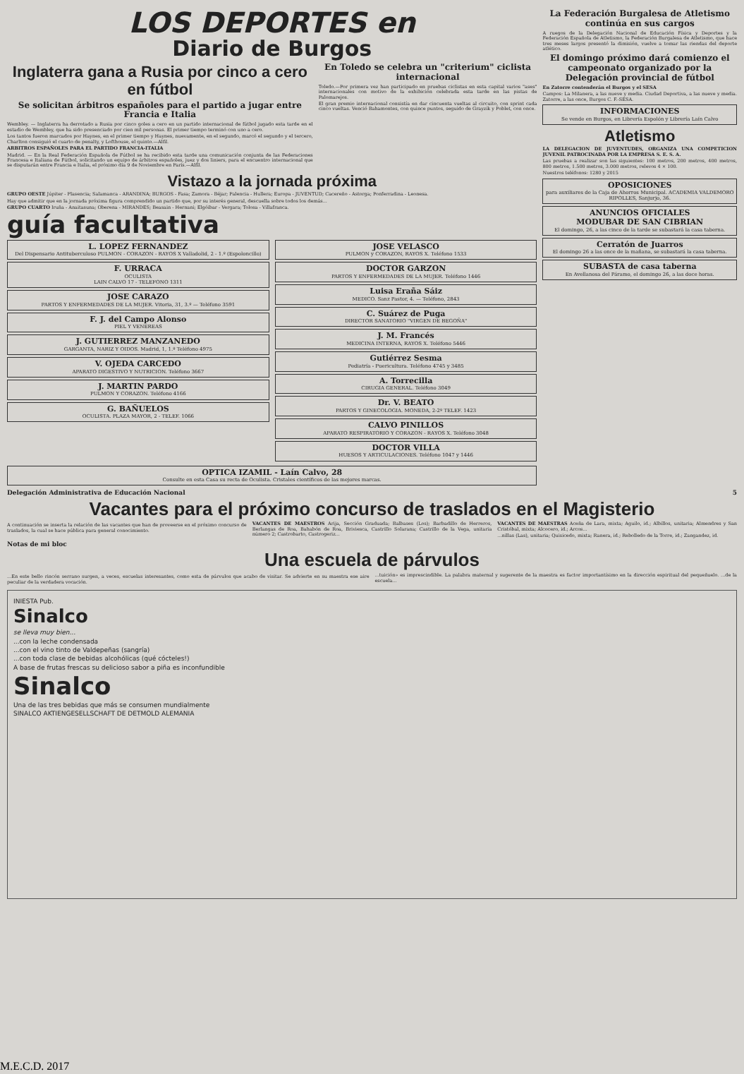LOS DEPORTES en
Diario de Burgos
Inglaterra gana a Rusia por cinco a cero en fútbol
Se solicitan árbitros españoles para el partido a jugar entre Francia e Italia
Wembley. — Inglaterra ha derrotado a Rusia por cinco goles a cero en un partido internacional de fútbol jugado esta tarde en el estadio de Wembley, que ha sido presenciado por cien mil personas. El primer tiempo terminó con uno a cero.
Los tantos fueron marcados por Haynes, en el primer tiempo y Haynes, nuevamente, en el segundo, marcó el segundo y el tercero, Charlton consiguió el cuarto de penalty, y Lofthouse, el quinto.—Alfil.
ARBITROS ESPAÑOLES PARA EL PARTIDO FRANCIA-ITALIA
Madrid. — En la Real Federación Española de Fútbol se ha recibido esta tarde una comunicación conjunta de las Federaciones Francesa e Italiana de Fútbol, solicitando un equipo de árbitros españoles, juez y dos liniers, para el encuentro internacional que se disputarán entre Francia e Italia, el próximo día 9 de Noviembre en París.—Alfil.
En Toledo se celebra un "criterium" ciclista internacional
Toledo.—Por primera vez han participado en pruebas ciclistas en esta capital varios "ases" internacionales con motivo de la exhibición celebrada esta tarde en las pistas de Palomarejos.
El gran premio internacional consistía en dar cincuenta vueltas al circuito, con sprint cada cinco vueltas. Venció Bahamontes, con quince puntos, seguido de Grayzik y Poblet, con once.
Vistazo a la jornada próxima
GRUPO OESTE Júpiter - Plasencia; Salamanca - ARANDINA; BURGOS - Fasa; Zamora - Béjar; Palencia - Hullera; Europa - JUVENTUD; Cacereño - Astorga; Ponferradina - Leonesa.
Hay que admitir que en la jornada próxima figura comprendido un partido que, por su interés general, descuella sobre todos los demás...
GRUPO CUARTO Iruña - Anaitasuna; Oberena - MIRANDES; Beasain - Hernani; Elgóibar - Vergara; Tolosa - Villafranca.
guía facultativa
L. LOPEZ FERNANDEZ
Del Dispensario Antituberculoso PULMON - CORAZON - RAYOS X Valladolid, 2 - 1.º (Espoloncillo)
F. URRACA
OCULISTA
LAIN CALVO 17 - TELEFONO 1311
JOSE CARAZO
PARTOS Y ENFERMEDADES DE LA MUJER. Vitoria, 31, 3.º — Teléfono 3591
F. J. del Campo Alonso
PIEL Y VENEREAS
J. GUTIERREZ MANZANEDO
GARGANTA, NARIZ Y OIDOS. Madrid, 1, 1.º Teléfono 4975
V. OJEDA CARCEDO
APARATO DIGESTIVO Y NUTRICION. Teléfono 3667
J. MARTIN PARDO
PULMON Y CORAZON. Teléfono 4166
G. BAÑUELOS
OCULISTA. PLAZA MAYOR, 2 - TELEF. 1066
JOSE VELASCO
PULMON y CORAZON, RAYOS X. Teléfono 1533
DOCTOR GARZON
PARTOS Y ENFERMEDADES DE LA MUJER. Teléfono 1446
Luisa Eraña Sáiz
MEDICO. Sanz Pastor, 4. — Teléfono, 2843
C. Suárez de Puga
DIRECTOR SANATORIO "VIRGEN DE BEGOÑA"
J. M. Francés
MEDICINA INTERNA, RAYOS X. Teléfono 5446
Gutiérrez Sesma
Pediatría - Puericultura. Teléfono 4745 y 3485
A. Torrecilla
CIRUGIA GENERAL. Teléfono 3049
Dr. V. BEATO
PARTOS Y GINECOLOGIA. MONEDA, 2-2º TELEF. 1423
CALVO PINILLOS
APARATO RESPIRATORIO Y CORAZON - RAYOS X. Teléfono 3048
DOCTOR VILLA
HUESOS Y ARTICULACIONES. Teléfono 1047 y 1446
OPTICA IZAMIL - Laín Calvo, 28
Consulte en esta Casa su recta de Oculista. Cristales científicos de las mejores marcas.
La Federación Burgalesa de Atletismo continúa en sus cargos
A ruegos de la Delegación Nacional de Educación Física y Deportes y la Federación Española de Atletismo, la Federación Burgalesa de Atletismo, que hace tres meses largos presentó la dimisión, vuelve a tomar las riendas del deporte atlético.
El domingo próximo dará comienzo el campeonato organizado por la Delegación provincial de fútbol
En Zatorre contenderán el Burgos y el SESA
Campos: La Milanera, a las nueve y media. Ciudad Deportiva, a las nueve y media. Zatorre, a las once, Burgos C. F.-SESA.
INFORMACIONES
Se vende en Burgos, en Librería Espolón y Librería Laín Calvo
Atletismo
LA DELEGACION DE JUVENTUDES, ORGANIZA UNA COMPETICION JUVENIL PATROCINADA POR LA EMPRESA S. E. S. A.
Las pruebas a realizar son las siguientes: 100 metros, 200 metros, 400 metros, 800 metros, 1.500 metros, 3.000 metros, relevos 4 × 100.
Nuestros teléfonos: 1280 y 2015
OPOSICIONES
para auxiliares de la Caja de Ahorros Municipal. ACADEMIA VALDEMORO RIPOLLES, Sanjurjo, 36.
ANUNCIOS OFICIALES
MODUBAR DE SAN CIBRIAN
El domingo, 26, a las cinco de la tarde se subastará la casa taberna.
Cerratón de Juarros
El domingo 26 a las once de la mañana, se subastará la casa taberna.
SUBASTA de casa taberna
En Avellanosa del Páramo, el domingo 26, a las doce horas.
Delegación Administrativa de Educación Nacional 5
Vacantes para el próximo concurso de traslados en el Magisterio
A continuación se inserta la relación de las vacantes que han de proveerse en el próximo concurso de traslados, la cual se hace pública para general conocimiento.
VACANTES DE MAESTROS Arija, Sección Graduada; Balbases (Los); Barbadillo de Herreros, Berlangas de Roa, Bahabón de Roa, Briviesca, Castrillo Solarana; Castrillo de la Vega, unitaria número 2; Castrobarto, Castrogeriz...
VACANTES DE MAESTRAS Aceña de Lara, mixta; Aguilo, id.; Albillos, unitaria; Almendres y San Cristóbal, mixta; Alcocero, id.; Arcos...
...nillas (Las), unitaria; Quisicedo, mixta; Ranera, id.; Rebolledo de la Torre, id.; Zangandez, id.
Notas de mi bloc
Una escuela de párvulos
...En este bello rincón serrano surgen, a veces, escuelas interesantes, como esta de párvulos que acabo de visitar. Se advierte en su maestra ese aire peculiar de la verdadera vocación.
...tuición» es imprescindible. La palabra maternal y sugerente de la maestra es factor importantísimo en la dirección espiritual del pequeñuelo. ...de la escuela...
INIESTA Pub.
Sinalco
se lleva muy bien...
...con la leche condensada
...con el vino tinto de Valdepeñas (sangría)
...con toda clase de bebidas alcohólicas (qué cócteles!)
A base de frutas frescas su delicioso sabor a piña es inconfundible
Sinalco
Una de las tres bebidas que más se consumen mundialmente
SINALCO AKTIENGESELLSCHAFT DE DETMOLD ALEMANIA
M.E.C.D. 2017